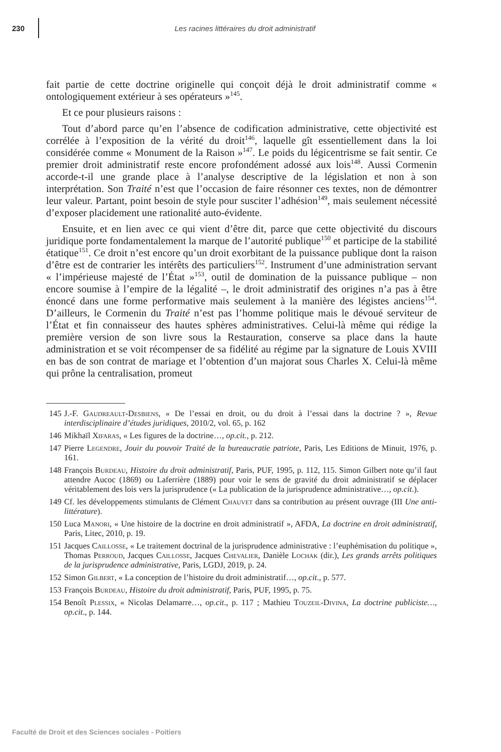230
Les racines littéraires du droit administratif
fait partie de cette doctrine originelle qui conçoit déjà le droit administratif comme « ontologiquement extérieur à ses opérateurs »<sup>145</sup>.
Et ce pour plusieurs raisons :
Tout d’abord parce qu’en l’absence de codification administrative, cette objectivité est corrélée à l’exposition de la vérité du droit<sup>146</sup>, laquelle gît essentiellement dans la loi considérée comme « Monument de la Raison »<sup>147</sup>. Le poids du légicentrisme se fait sentir. Ce premier droit administratif reste encore profondément adossé aux lois<sup>148</sup>. Aussi Cormenin accorde-t-il une grande place à l’analyse descriptive de la législation et non à son interprétation. Son Traité n’est que l’occasion de faire résonner ces textes, non de démontrer leur valeur. Partant, point besoin de style pour susciter l’adhésion<sup>149</sup>, mais seulement nécessité d’exposer placidement une rationalité auto-évidente.
Ensuite, et en lien avec ce qui vient d’être dit, parce que cette objectivité du discours juridique porte fondamentalement la marque de l’autorité publique<sup>150</sup> et participe de la stabilité étatique<sup>151</sup>. Ce droit n’est encore qu’un droit exorbitant de la puissance publique dont la raison d’être est de contrarier les intérêts des particuliers<sup>152</sup>. Instrument d’une administration servant « l’impérieuse majesté de l’État »<sup>153</sup>, outil de domination de la puissance publique – non encore soumise à l’empire de la légalité –, le droit administratif des origines n’a pas à être énoncé dans une forme performative mais seulement à la manière des légistes anciens<sup>154</sup>. D’ailleurs, le Cormenin du Traité n’est pas l’homme politique mais le dévoué serviteur de l’État et fin connaisseur des hautes sphères administratives. Celui-là même qui rédige la première version de son livre sous la Restauration, conserve sa place dans la haute administration et se voit récompenser de sa fidélité au régime par la signature de Louis XVIII en bas de son contrat de mariage et l’obtention d’un majorat sous Charles X. Celui-là même qui prône la centralisation, promeut
145 J.-F. Gaudreault-Desbiens, « De l’essai en droit, ou du droit à l’essai dans la doctrine ? », Revue interdisciplinaire d’études juridiques, 2010/2, vol. 65, p. 162
146 Mikhaïl Xifaras, « Les figures de la doctrine…, op.cit., p. 212.
147 Pierre Legendre, Jouir du pouvoir Traité de la bureaucratie patriote, Paris, Les Editions de Minuit, 1976, p. 161.
148 François Burdeau, Histoire du droit administratif, Paris, PUF, 1995, p. 112, 115. Simon Gilbert note qu’il faut attendre Aucoc (1869) ou Laferrière (1889) pour voir le sens de gravité du droit administratif se déplacer véritablement des lois vers la jurisprudence (« La publication de la jurisprudence administrative…, op.cit.).
149 Cf. les développements stimulants de Clément Chauvet dans sa contribution au présent ouvrage (III Une anti-littérature).
150 Luca Manori, « Une histoire de la doctrine en droit administratif », AFDA, La doctrine en droit administratif, Paris, Litec, 2010, p. 19.
151 Jacques Caillosse, « Le traitement doctrinal de la jurisprudence administrative : l’euphémisation du politique », Thomas Perroud, Jacques Caillosse, Jacques Chevalier, Danièle Lochak (dir.), Les grands arrêts politiques de la jurisprudence administrative, Paris, LGDJ, 2019, p. 24.
152 Simon Gilbert, « La conception de l’histoire du droit administratif…, op.cit., p. 577.
153 François Burdeau, Histoire du droit administratif, Paris, PUF, 1995, p. 75.
154 Benoît Plessix, « Nicolas Delamarre…, op.cit., p. 117 ; Mathieu Touzeil-Divina, La doctrine publiciste…, op.cit., p. 144.
Faculté de Droit et des Sciences sociales - Poitiers